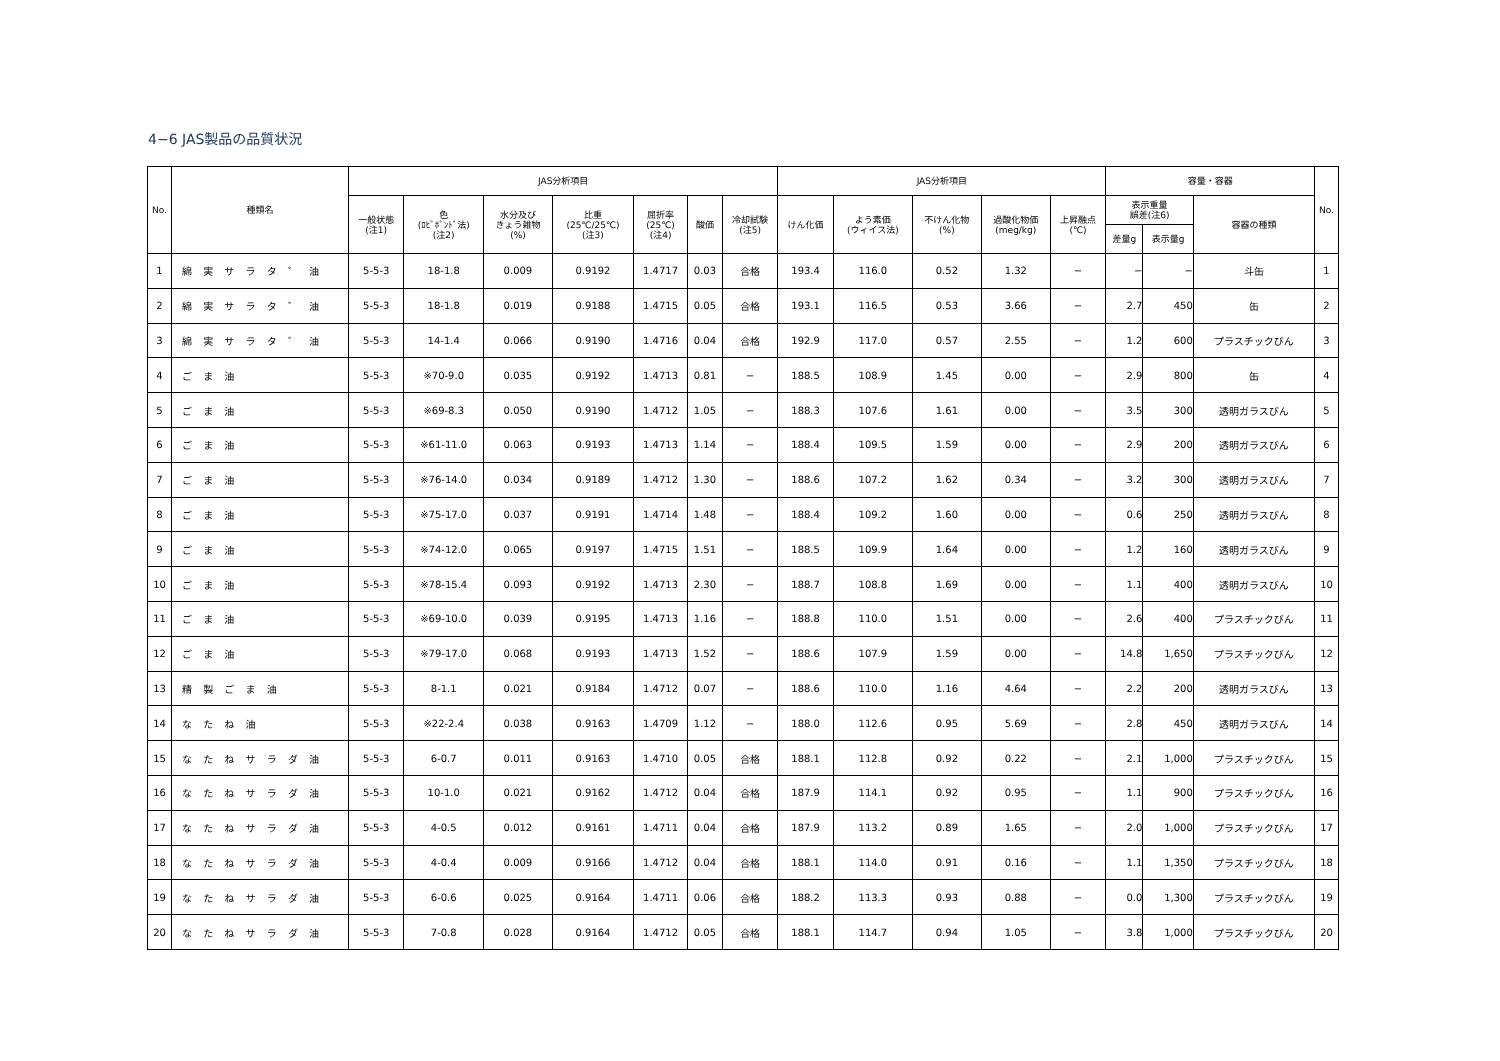4−6 JAS製品の品質状況
| No. | 種類名 | JAS分析項目 | | | | | | | JAS分析項目 | | | | | 容量・容器 | | | No. |
| --- | --- | --- | --- | --- | --- | --- | --- | --- | --- | --- | --- | --- | --- | --- | --- | --- | --- |
| | | 一般状態 (注1) | 色 (ﾛﾋﾞﾎﾞﾝﾄﾞ法) (注2) | 水分及び きょう雑物 (%) | 比重 (25℃/25℃) (注3) | 屈折率 (25℃) (注4) | 酸価 | 冷却試験 (注5) | けん化価 | よう素価 (ウィイス法) | 不けん化物 (%) | 過酸化物価 (meg/kg) | 上昇融点 (℃) | 表示重量 誤差(注6) | | 容器の種類 | |
| | | | | | | | | | | | | | | 差量g | 表示量g | | |
| 1 | 綿 実 サ ラ タ ゛ 油 | 5-5-3 | 18-1.8 | 0.009 | 0.9192 | 1.4717 | 0.03 | 合格 | 193.4 | 116.0 | 0.52 | 1.32 | − | − | − | 斗缶 | 1 |
| 2 | 綿 実 サ ラ タ ゛ 油 | 5-5-3 | 18-1.8 | 0.019 | 0.9188 | 1.4715 | 0.05 | 合格 | 193.1 | 116.5 | 0.53 | 3.66 | − | 2.7 | 450 | 缶 | 2 |
| 3 | 綿 実 サ ラ タ ゛ 油 | 5-5-3 | 14-1.4 | 0.066 | 0.9190 | 1.4716 | 0.04 | 合格 | 192.9 | 117.0 | 0.57 | 2.55 | − | 1.2 | 600 | プラスチックびん | 3 |
| 4 | ご ま 油 | 5-5-3 | ※70-9.0 | 0.035 | 0.9192 | 1.4713 | 0.81 | − | 188.5 | 108.9 | 1.45 | 0.00 | − | 2.9 | 800 | 缶 | 4 |
| 5 | ご ま 油 | 5-5-3 | ※69-8.3 | 0.050 | 0.9190 | 1.4712 | 1.05 | − | 188.3 | 107.6 | 1.61 | 0.00 | − | 3.5 | 300 | 透明ガラスびん | 5 |
| 6 | ご ま 油 | 5-5-3 | ※61-11.0 | 0.063 | 0.9193 | 1.4713 | 1.14 | − | 188.4 | 109.5 | 1.59 | 0.00 | − | 2.9 | 200 | 透明ガラスびん | 6 |
| 7 | ご ま 油 | 5-5-3 | ※76-14.0 | 0.034 | 0.9189 | 1.4712 | 1.30 | − | 188.6 | 107.2 | 1.62 | 0.34 | − | 3.2 | 300 | 透明ガラスびん | 7 |
| 8 | ご ま 油 | 5-5-3 | ※75-17.0 | 0.037 | 0.9191 | 1.4714 | 1.48 | − | 188.4 | 109.2 | 1.60 | 0.00 | − | 0.6 | 250 | 透明ガラスびん | 8 |
| 9 | ご ま 油 | 5-5-3 | ※74-12.0 | 0.065 | 0.9197 | 1.4715 | 1.51 | − | 188.5 | 109.9 | 1.64 | 0.00 | − | 1.2 | 160 | 透明ガラスびん | 9 |
| 10 | ご ま 油 | 5-5-3 | ※78-15.4 | 0.093 | 0.9192 | 1.4713 | 2.30 | − | 188.7 | 108.8 | 1.69 | 0.00 | − | 1.1 | 400 | 透明ガラスびん | 10 |
| 11 | ご ま 油 | 5-5-3 | ※69-10.0 | 0.039 | 0.9195 | 1.4713 | 1.16 | − | 188.8 | 110.0 | 1.51 | 0.00 | − | 2.6 | 400 | プラスチックびん | 11 |
| 12 | ご ま 油 | 5-5-3 | ※79-17.0 | 0.068 | 0.9193 | 1.4713 | 1.52 | − | 188.6 | 107.9 | 1.59 | 0.00 | − | 14.8 | 1,650 | プラスチックびん | 12 |
| 13 | 精 製 ご ま 油 | 5-5-3 | 8-1.1 | 0.021 | 0.9184 | 1.4712 | 0.07 | − | 188.6 | 110.0 | 1.16 | 4.64 | − | 2.2 | 200 | 透明ガラスびん | 13 |
| 14 | な た ね 油 | 5-5-3 | ※22-2.4 | 0.038 | 0.9163 | 1.4709 | 1.12 | − | 188.0 | 112.6 | 0.95 | 5.69 | − | 2.8 | 450 | 透明ガラスびん | 14 |
| 15 | な た ね サ ラ ダ 油 | 5-5-3 | 6-0.7 | 0.011 | 0.9163 | 1.4710 | 0.05 | 合格 | 188.1 | 112.8 | 0.92 | 0.22 | − | 2.1 | 1,000 | プラスチックびん | 15 |
| 16 | な た ね サ ラ ダ 油 | 5-5-3 | 10-1.0 | 0.021 | 0.9162 | 1.4712 | 0.04 | 合格 | 187.9 | 114.1 | 0.92 | 0.95 | − | 1.1 | 900 | プラスチックびん | 16 |
| 17 | な た ね サ ラ ダ 油 | 5-5-3 | 4-0.5 | 0.012 | 0.9161 | 1.4711 | 0.04 | 合格 | 187.9 | 113.2 | 0.89 | 1.65 | − | 2.0 | 1,000 | プラスチックびん | 17 |
| 18 | な た ね サ ラ ダ 油 | 5-5-3 | 4-0.4 | 0.009 | 0.9166 | 1.4712 | 0.04 | 合格 | 188.1 | 114.0 | 0.91 | 0.16 | − | 1.1 | 1,350 | プラスチックびん | 18 |
| 19 | な た ね サ ラ ダ 油 | 5-5-3 | 6-0.6 | 0.025 | 0.9164 | 1.4711 | 0.06 | 合格 | 188.2 | 113.3 | 0.93 | 0.88 | − | 0.0 | 1,300 | プラスチックびん | 19 |
| 20 | な た ね サ ラ ダ 油 | 5-5-3 | 7-0.8 | 0.028 | 0.9164 | 1.4712 | 0.05 | 合格 | 188.1 | 114.7 | 0.94 | 1.05 | − | 3.8 | 1,000 | プラスチックびん | 20 |